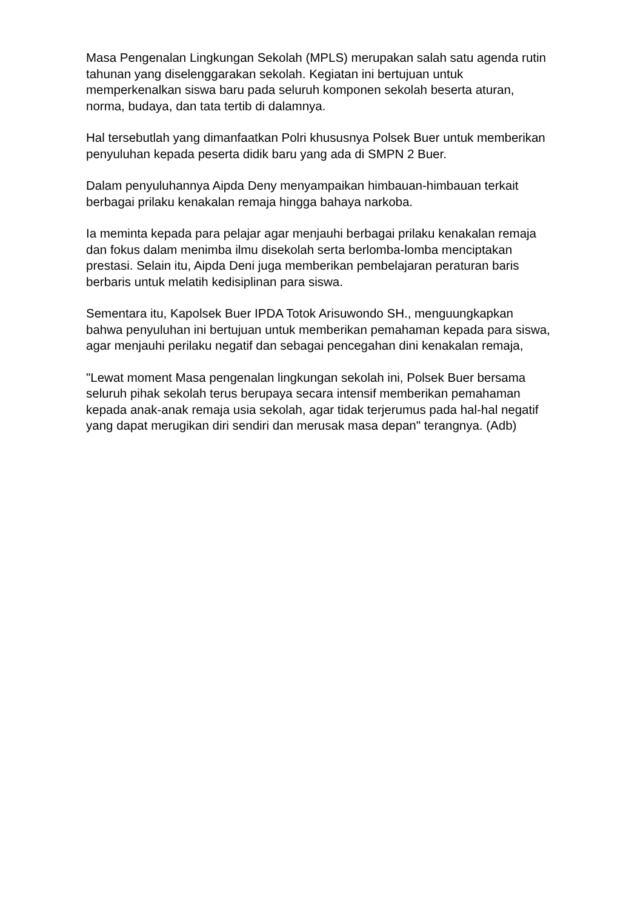Masa Pengenalan Lingkungan Sekolah (MPLS) merupakan salah satu agenda rutin tahunan yang diselenggarakan sekolah. Kegiatan ini bertujuan untuk memperkenalkan siswa baru pada seluruh komponen sekolah beserta aturan, norma, budaya, dan tata tertib di dalamnya.
Hal tersebutlah yang dimanfaatkan Polri khususnya Polsek Buer untuk memberikan penyuluhan kepada peserta didik baru yang ada di SMPN 2 Buer.
Dalam penyuluhannya Aipda Deny menyampaikan himbauan-himbauan terkait berbagai prilaku kenakalan remaja hingga bahaya narkoba.
Ia meminta kepada para pelajar agar menjauhi berbagai prilaku kenakalan remaja dan fokus dalam menimba ilmu disekolah serta berlomba-lomba menciptakan prestasi. Selain itu, Aipda Deni juga memberikan pembelajaran peraturan baris berbaris untuk melatih kedisiplinan para siswa.
Sementara itu, Kapolsek Buer IPDA Totok Arisuwondo SH., menguungkapkan bahwa penyuluhan ini bertujuan untuk memberikan pemahaman kepada para siswa, agar menjauhi perilaku negatif dan sebagai pencegahan dini kenakalan remaja,
"Lewat moment Masa pengenalan lingkungan sekolah ini, Polsek Buer bersama seluruh pihak sekolah terus berupaya secara intensif memberikan pemahaman kepada anak-anak remaja usia sekolah, agar tidak terjerumus pada hal-hal negatif yang dapat merugikan diri sendiri dan merusak masa depan" terangnya. (Adb)